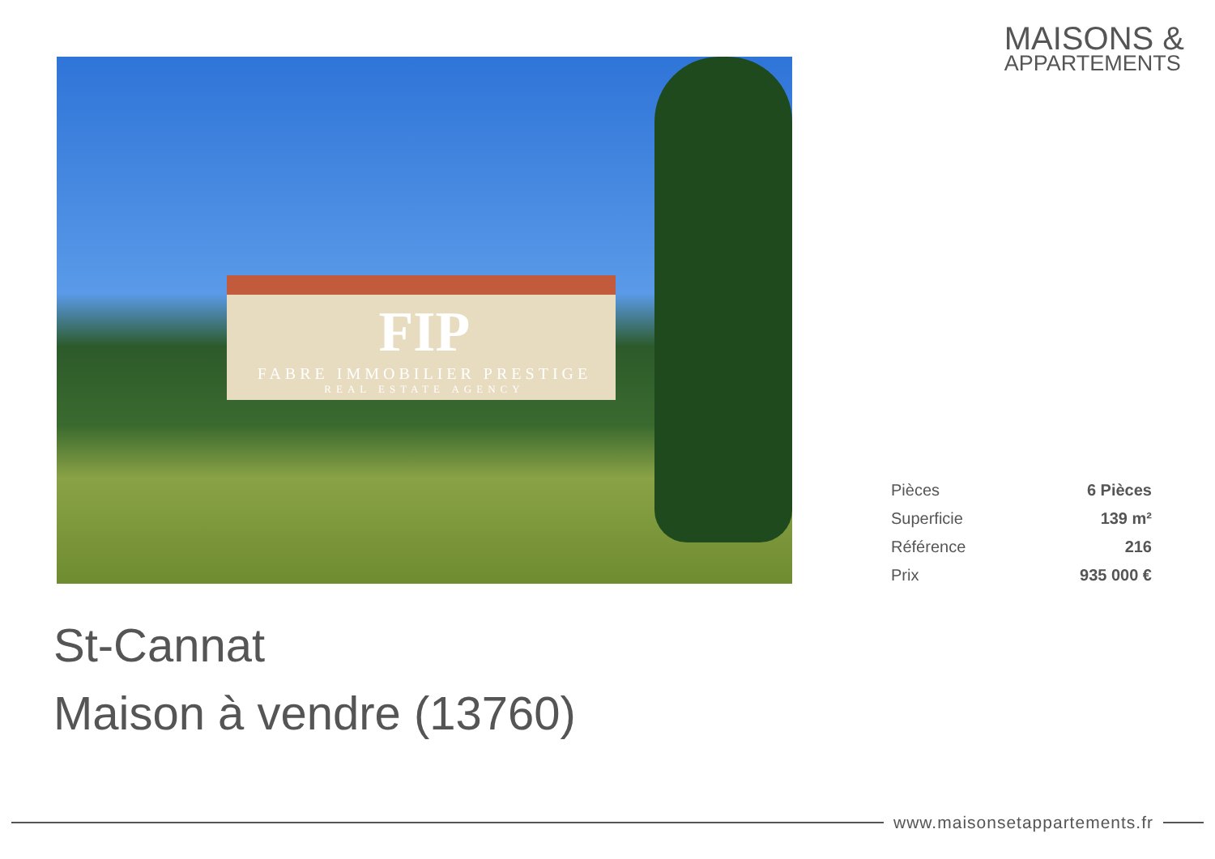MAISONS &
APPARTEMENTS
FIP
FABRE IMMOBILIER PRESTIGE
REAL ESTATE AGENCY
| Pièces | 6 Pièces |
| Superficie | 139 m² |
| Référence | 216 |
| Prix | 935 000 € |
St-Cannat
Maison à vendre (13760)
www.maisonsetappartements.fr